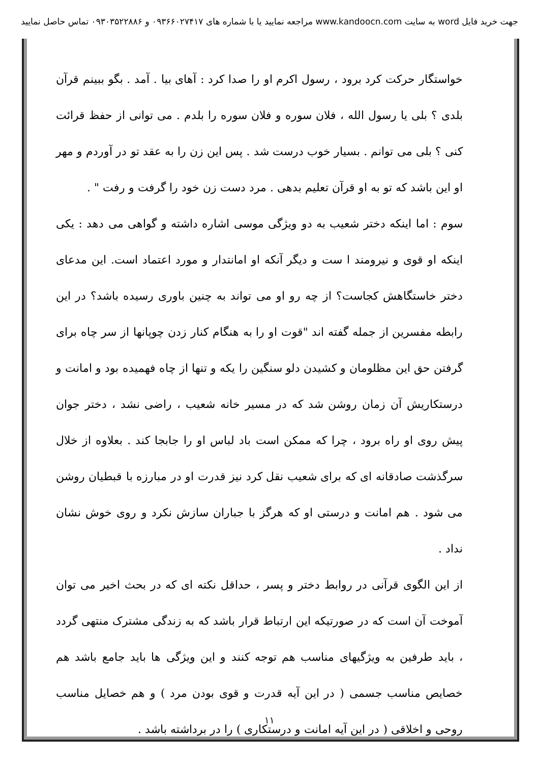جهت خرید فایل word به سایت www.kandoocn.com مراجعه نمایید یا با شماره های ۰۹۳۶۶۰۲۷۴۱۷ و ۰۹۳۰۳۵۲۲۸۸۶ تماس حاصل نمایید
خواستگار حرکت کرد برود ، رسول اکرم او را صدا کرد : آهای بیا . آمد . بگو ببینم قرآن بلدی ؟ بلی یا رسول الله ، فلان سوره و فلان سوره را بلدم . می توانی از حفظ قرائت کنی ؟ بلی می توانم . بسیار خوب درست شد . پس این زن را به عقد تو در آوردم و مهر او این باشد که تو به او قرآن تعلیم بدهی . مرد دست زن خود را گرفت و رفت " .
سوم : اما اینکه دختر شعیب به دو ویژگی موسی اشاره داشته و گواهی می دهد : یکی اینکه او قوی و نیرومند ا ست و دیگر آنکه او امانتدار و مورد اعتماد است. این مدعای دختر خاستگاهش کجاست؟ از چه رو او می تواند به چنین باوری رسیده باشد؟ در این رابطه مفسرین از جمله گفته اند "قوت او را به هنگام کنار زدن چوپانها از سر چاه برای گرفتن حق این مظلومان و کشیدن دلو سنگین را یکه و تنها از چاه فهمیده بود و امانت و درستکاریش آن زمان روشن شد که در مسیر خانه شعیب ، راضی نشد ، دختر جوان پیش روی او راه برود ، چرا که ممکن است باد لباس او را جابجا کند . بعلاوه از خلال سرگذشت صادقانه ای که برای شعیب نقل کرد نیز قدرت او در مبارزه با قبطیان روشن می شود . هم امانت و درستی او که هرگز با جباران سازش نکرد و روی خوش نشان نداد .
از این الگوی قرآنی در روابط دختر و پسر ، حداقل نکته ای که در بحث اخیر می توان آموخت آن است که در صورتیکه این ارتباط قرار باشد که به زندگی مشترک منتهی گردد ، باید طرفین به ویژگیهای مناسب هم توجه کنند و این ویژگی ها باید جامع باشد هم خصایص مناسب جسمی ( در این آیه قدرت و قوی بودن مرد ) و هم خصایل مناسب روحی و اخلاقی ( در این آیه امانت و درستکاری ) را در برداشته باشد .
۱۱